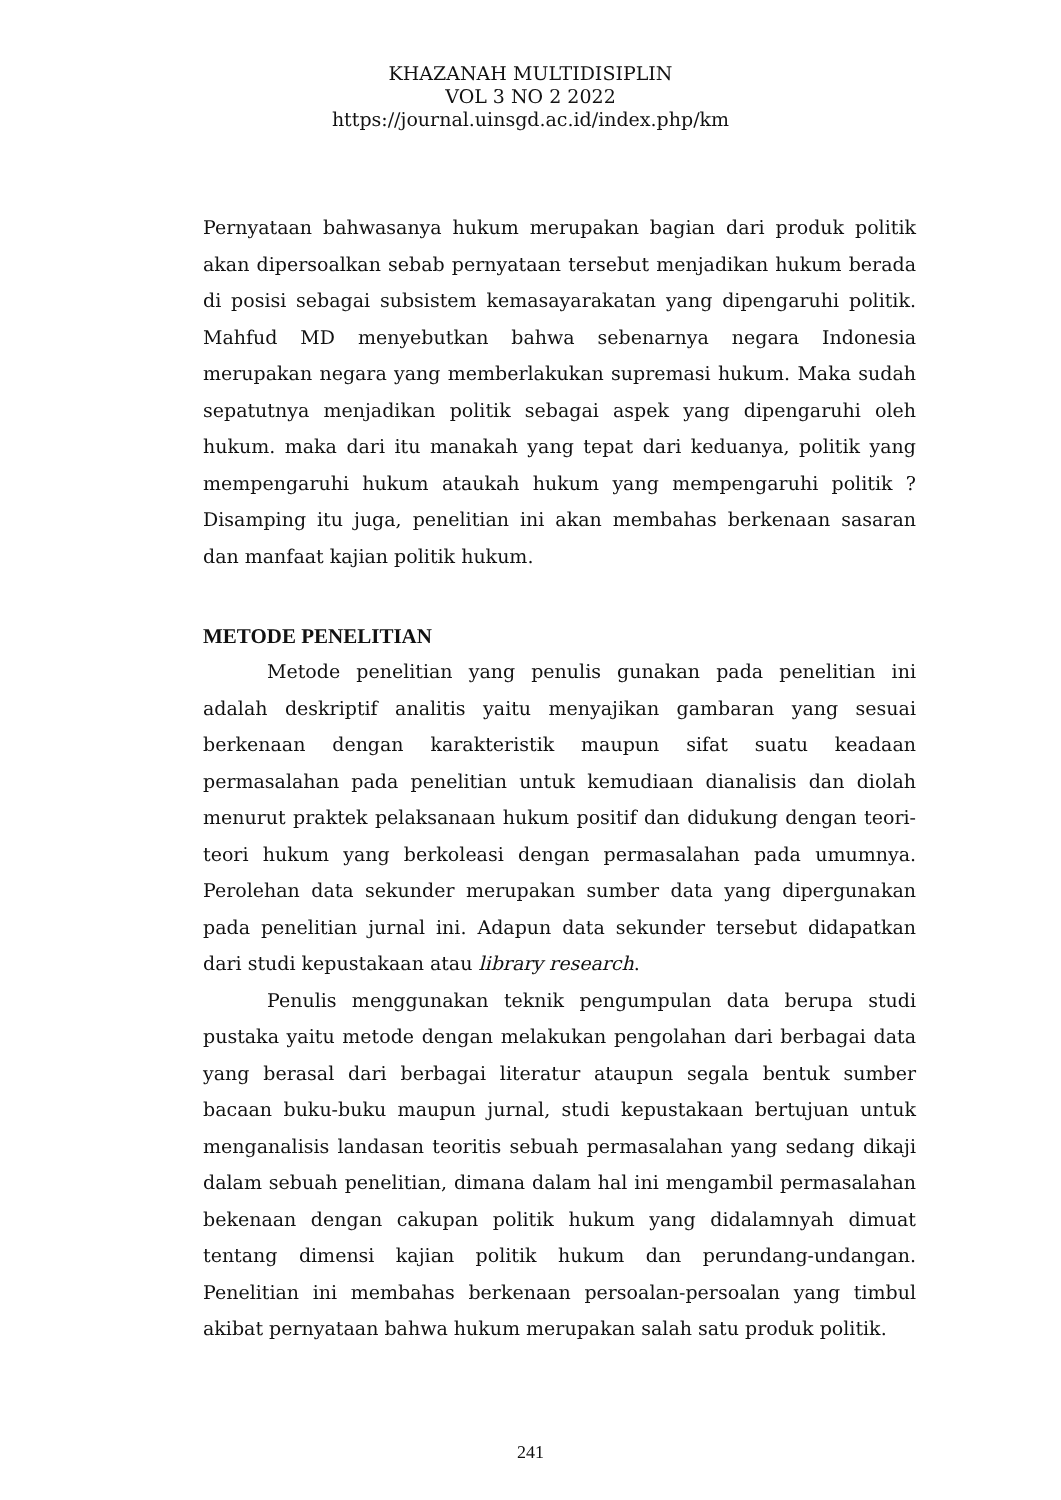KHAZANAH MULTIDISIPLIN
VOL 3 NO 2 2022
https://journal.uinsgd.ac.id/index.php/km
Pernyataan bahwasanya hukum merupakan bagian dari produk politik akan dipersoalkan sebab pernyataan tersebut menjadikan hukum berada di posisi sebagai subsistem kemasayarakatan yang dipengaruhi politik. Mahfud MD menyebutkan bahwa sebenarnya negara Indonesia merupakan negara yang memberlakukan supremasi hukum. Maka sudah sepatutnya menjadikan politik sebagai aspek yang dipengaruhi oleh hukum. maka dari itu manakah yang tepat dari keduanya, politik yang mempengaruhi hukum ataukah hukum yang mempengaruhi politik ? Disamping itu juga, penelitian ini akan membahas berkenaan sasaran dan manfaat kajian politik hukum.
METODE PENELITIAN
Metode penelitian yang penulis gunakan pada penelitian ini adalah deskriptif analitis yaitu menyajikan gambaran yang sesuai berkenaan dengan karakteristik maupun sifat suatu keadaan permasalahan pada penelitian untuk kemudiaan dianalisis dan diolah menurut praktek pelaksanaan hukum positif dan didukung dengan teori-teori hukum yang berkoleasi dengan permasalahan pada umumnya. Perolehan data sekunder merupakan sumber data yang dipergunakan pada penelitian jurnal ini. Adapun data sekunder tersebut didapatkan dari studi kepustakaan atau library research.
Penulis menggunakan teknik pengumpulan data berupa studi pustaka yaitu metode dengan melakukan pengolahan dari berbagai data yang berasal dari berbagai literatur ataupun segala bentuk sumber bacaan buku-buku maupun jurnal, studi kepustakaan bertujuan untuk menganalisis landasan teoritis sebuah permasalahan yang sedang dikaji dalam sebuah penelitian, dimana dalam hal ini mengambil permasalahan bekenaan dengan cakupan politik hukum yang didalamnyah dimuat tentang dimensi kajian politik hukum dan perundang-undangan. Penelitian ini membahas berkenaan persoalan-persoalan yang timbul akibat pernyataan bahwa hukum merupakan salah satu produk politik.
241